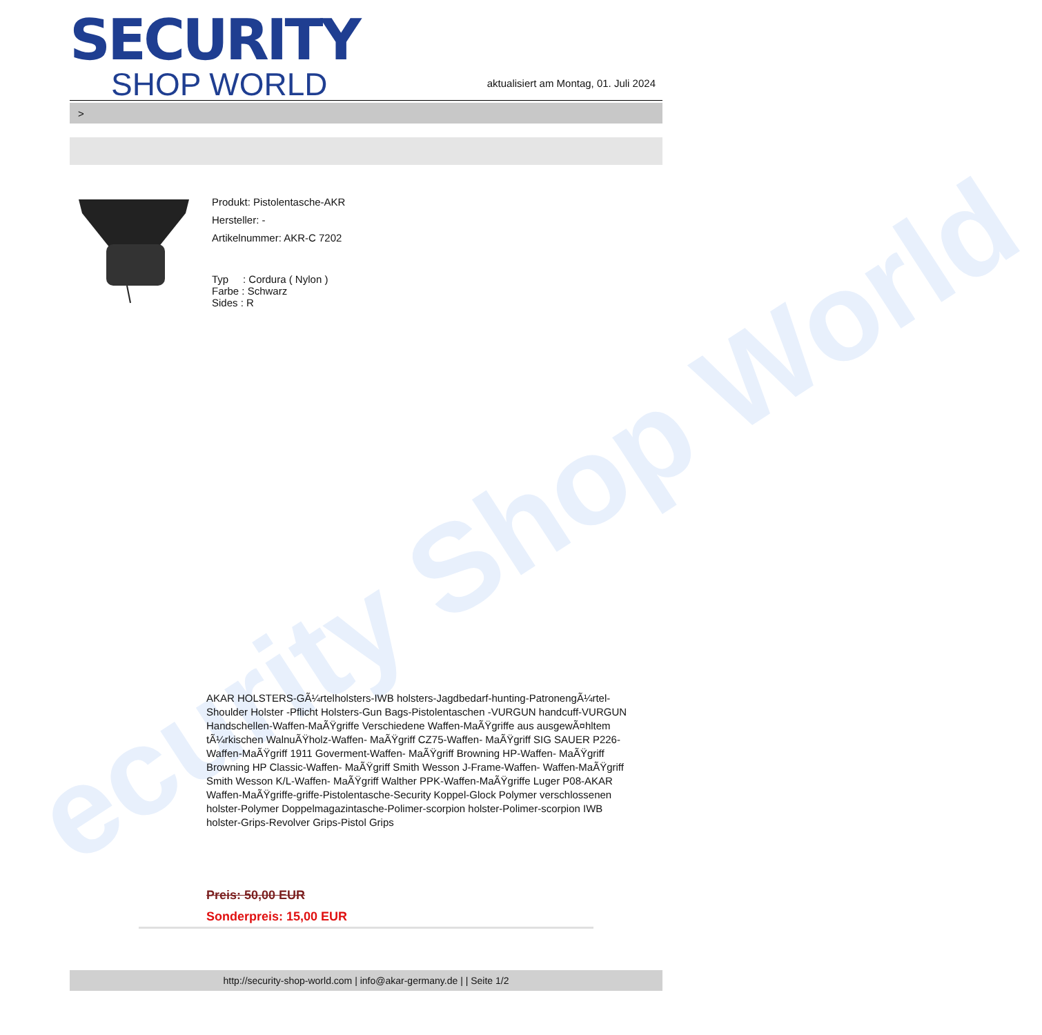ecurity Shop World
SECURITY
SHOP WORLD
aktualisiert am Montag, 01. Juli 2024
>
Produkt: Pistolentasche-AKR
Hersteller: -
Artikelnummer: AKR-C 7202
Typ : Cordura ( Nylon )
Farbe : Schwarz
Sides : R
AKAR HOLSTERS-GÃ¼rtelholsters-IWB holsters-Jagdbedarf-hunting-PatronengÃ¼rtel- Shoulder Holster -Pflicht Holsters-Gun Bags-Pistolentaschen -VURGUN handcuff-VURGUN Handschellen-Waffen-MaÃŸgriffe Verschiedene Waffen-MaÃŸgriffe aus ausgewÃ¤hltem tÃ¼rkischen WalnuÃŸholz-Waffen- MaÃŸgriff CZ75-Waffen- MaÃŸgriff SIG SAUER P226-Waffen-MaÃŸgriff 1911 Goverment-Waffen- MaÃŸgriff Browning HP-Waffen- MaÃŸgriff Browning HP Classic-Waffen- MaÃŸgriff Smith Wesson J-Frame-Waffen- Waffen-MaÃŸgriff Smith Wesson K/L-Waffen- MaÃŸgriff Walther PPK-Waffen-MaÃŸgriffe Luger P08-AKAR Waffen-MaÃŸgriffe-griffe-Pistolentasche-Security Koppel-Glock Polymer verschlossenen holster-Polymer Doppelmagazintasche-Polimer-scorpion holster-Polimer-scorpion IWB holster-Grips-Revolver Grips-Pistol Grips
Preis: 50,00 EUR
Sonderpreis: 15,00 EUR
http://security-shop-world.com | info@akar-germany.de | | Seite 1/2